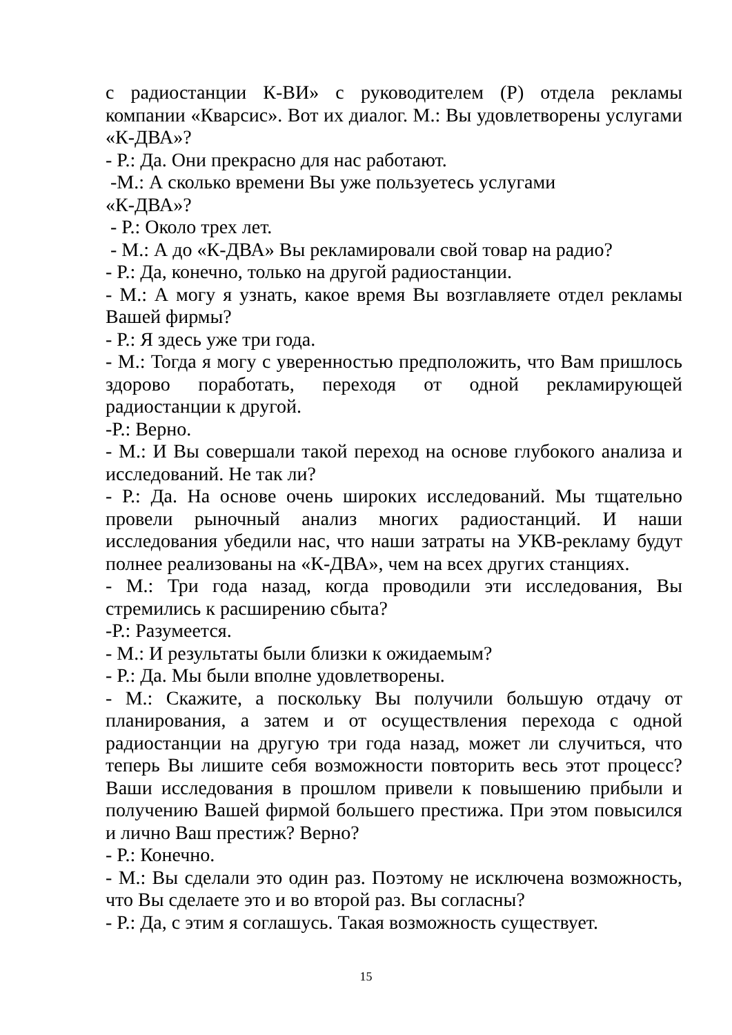с радиостанции К-ВИ» с руководителем (Р) отдела рекламы компании «Кварсис». Вот их диалог. М.: Вы удовлетворены услугами «К-ДВА»?
- Р.: Да. Они прекрасно для нас работают.
-М.: А сколько времени Вы уже пользуетесь услугами
«К-ДВА»?
- Р.: Около трех лет.
- М.: А до «К-ДВА» Вы рекламировали свой товар на радио?
- Р.: Да, конечно, только на другой радиостанции.
- М.: А могу я узнать, какое время Вы возглавляете отдел рекламы Вашей фирмы?
- Р.: Я здесь уже три года.
- М.: Тогда я могу с уверенностью предположить, что Вам пришлось здорово поработать, переходя от одной рекламирующей радиостанции к другой.
-Р.: Верно.
- М.: И Вы совершали такой переход на основе глубокого анализа и исследований. Не так ли?
- Р.: Да. На основе очень широких исследований. Мы тщательно провели рыночный анализ многих радиостанций. И наши исследования убедили нас, что наши затраты на УКВ-рекламу будут полнее реализованы на «К-ДВА», чем на всех других станциях.
- М.: Три года назад, когда проводили эти исследования, Вы стремились к расширению сбыта?
-Р.: Разумеется.
- М.: И результаты были близки к ожидаемым?
- Р.: Да. Мы были вполне удовлетворены.
- М.: Скажите, а поскольку Вы получили большую отдачу от планирования, а затем и от осуществления перехода с одной радиостанции на другую три года назад, может ли случиться, что теперь Вы лишите себя возможности повторить весь этот процесс? Ваши исследования в прошлом привели к повышению прибыли и получению Вашей фирмой большего престижа. При этом повысился и лично Ваш престиж? Верно?
- Р.: Конечно.
- М.: Вы сделали это один раз. Поэтому не исключена возможность, что Вы сделаете это и во второй раз. Вы согласны?
- Р.: Да, с этим я соглашусь. Такая возможность существует.
15